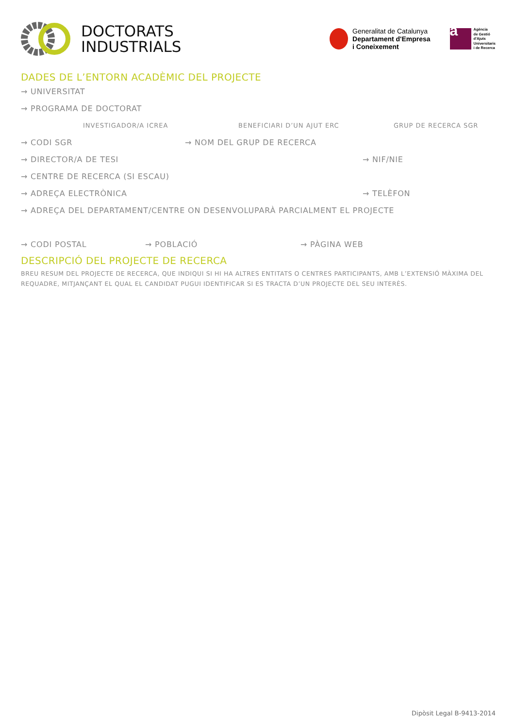DOCTORATS
INDUSTRIALS
Generalitat de Catalunya
Departament d'Empresa
i Coneixement
a
Agència
de Gestió
d'Ajuts
Universitaris
i de Recerca
DADES DE L’ENTORN ACADÈMIC DEL PROJECTE
→ UNIVERSITAT
→ PROGRAMA DE DOCTORAT
INVESTIGADOR/A ICREA BENEFICIARI D’UN AJUT ERC GRUP DE RECERCA SGR
→ CODI SGR → NOM DEL GRUP DE RECERCA
→ DIRECTOR/A DE TESI → NIF/NIE
→ CENTRE DE RECERCA (SI ESCAU)
→ ADREÇA ELECTRÒNICA → TELÈFON
→ ADREÇA DEL DEPARTAMENT/CENTRE ON DESENVOLUPARÀ PARCIALMENT EL PROJECTE
→ CODI POSTAL → POBLACIÓ → PÀGINA WEB
DESCRIPCIÓ DEL PROJECTE DE RECERCA
BREU RESUM DEL PROJECTE DE RECERCA, QUE INDIQUI SI HI HA ALTRES ENTITATS O CENTRES PARTICIPANTS, AMB L’EXTENSIÓ MÀXIMA DEL REQUADRE, MITJANÇANT EL QUAL EL CANDIDAT PUGUI IDENTIFICAR SI ES TRACTA D’UN PROJECTE DEL SEU INTERÈS.
Dipòsit Legal B-9413-2014